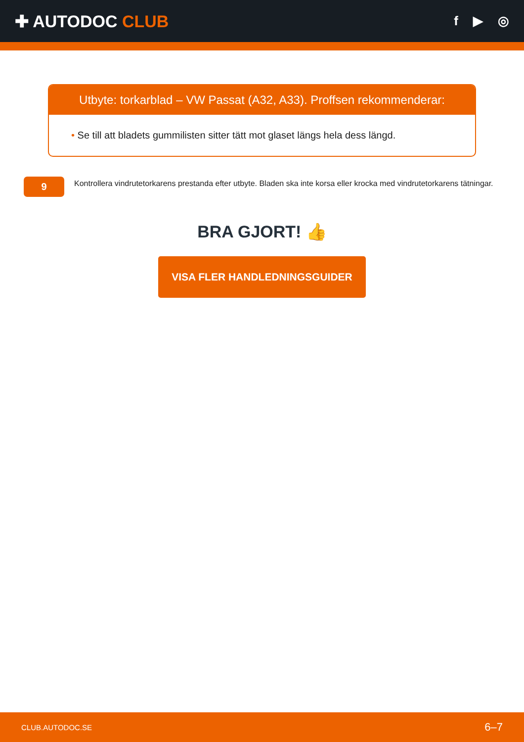✚ AUTODOC CLUB
f ▶ ◎
Utbyte: torkarblad – VW Passat (A32, A33). Proffsen rekommenderar:
• Se till att bladets gummilisten sitter tätt mot glaset längs hela dess längd.
9
Kontrollera vindrutetorkarens prestanda efter utbyte. Bladen ska inte korsa eller krocka med vindrutetorkarens tätningar.
BRA GJORT! 👍
VISA FLER HANDLEDNINGSGUIDER
CLUB.AUTODOC.SE 6–7